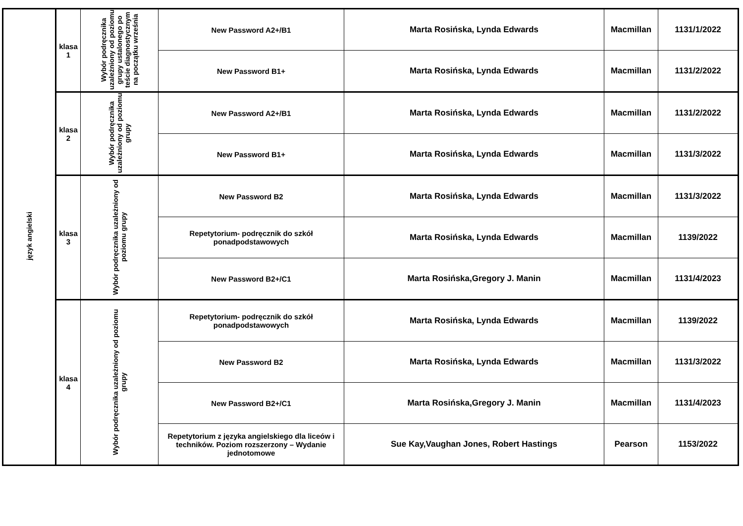| język angielski | klasa 1 | Wybór podręcznika uzależniony od poziomu grupy ustalonego po teście diagnostycznym na początku września | New Password A2+/B1 | Marta Rosińska, Lynda Edwards | Macmillan | 1131/1/2022 |
| | | | New Password B1+ | Marta Rosińska, Lynda Edwards | Macmillan | 1131/2/2022 |
| | klasa 2 | Wybór podręcznika uzależniony od poziomu grupy | New Password A2+/B1 | Marta Rosińska, Lynda Edwards | Macmillan | 1131/2/2022 |
| | | | New Password B1+ | Marta Rosińska, Lynda Edwards | Macmillan | 1131/3/2022 |
| | klasa 3 | Wybór podręcznika uzależniony od poziomu grupy | New Password B2 | Marta Rosińska, Lynda Edwards | Macmillan | 1131/3/2022 |
| | | | Repetytorium- podręcznik do szkół ponadpodstawowych | Marta Rosińska, Lynda Edwards | Macmillan | 1139/2022 |
| | | | New Password B2+/C1 | Marta Rosińska,Gregory J. Manin | Macmillan | 1131/4/2023 |
| | klasa 4 | Wybór podręcznika uzależniony od poziomu grupy | Repetytorium- podręcznik do szkół ponadpodstawowych | Marta Rosińska, Lynda Edwards | Macmillan | 1139/2022 |
| | | | New Password B2 | Marta Rosińska, Lynda Edwards | Macmillan | 1131/3/2022 |
| | | | New Password B2+/C1 | Marta Rosińska,Gregory J. Manin | Macmillan | 1131/4/2023 |
| | | | Repetytorium z języka angielskiego dla liceów i techników. Poziom rozszerzony – Wydanie jednotomowe | Sue Kay,Vaughan Jones, Robert Hastings | Pearson | 1153/2022 |